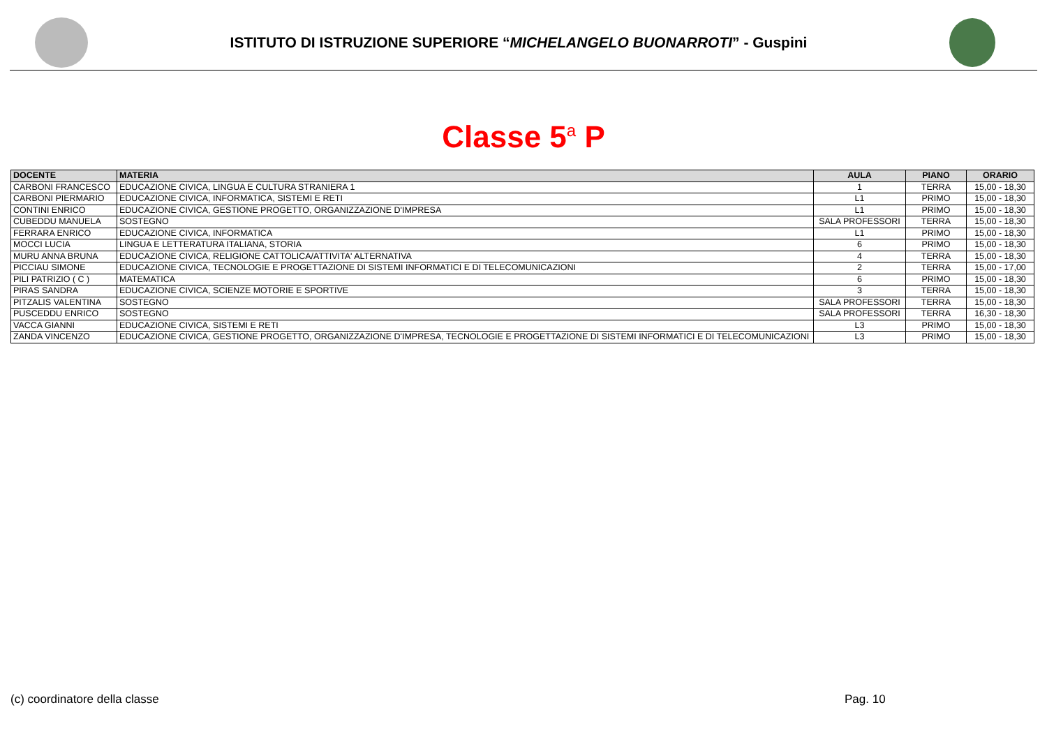ISTITUTO DI ISTRUZIONE SUPERIORE “MICHELANGELO BUONARROTI” - Guspini
Classe 5<sup>a</sup> P
| DOCENTE | MATERIA | AULA | PIANO | ORARIO |
| --- | --- | --- | --- | --- |
| CARBONI FRANCESCO | EDUCAZIONE CIVICA, LINGUA E CULTURA STRANIERA 1 | 1 | TERRA | 15,00 - 18,30 |
| CARBONI PIERMARIO | EDUCAZIONE CIVICA, INFORMATICA, SISTEMI E RETI | L1 | PRIMO | 15,00 - 18,30 |
| CONTINI ENRICO | EDUCAZIONE CIVICA, GESTIONE PROGETTO, ORGANIZZAZIONE D'IMPRESA | L1 | PRIMO | 15,00 - 18,30 |
| CUBEDDU MANUELA | SOSTEGNO | SALA PROFESSORI | TERRA | 15,00 - 18,30 |
| FERRARA ENRICO | EDUCAZIONE CIVICA, INFORMATICA | L1 | PRIMO | 15,00 - 18,30 |
| MOCCI LUCIA | LINGUA E LETTERATURA ITALIANA, STORIA | 6 | PRIMO | 15,00 - 18,30 |
| MURU ANNA BRUNA | EDUCAZIONE CIVICA, RELIGIONE CATTOLICA/ATTIVITA' ALTERNATIVA | 4 | TERRA | 15,00 - 18,30 |
| PICCIAU SIMONE | EDUCAZIONE CIVICA, TECNOLOGIE E PROGETTAZIONE DI SISTEMI INFORMATICI E DI TELECOMUNICAZIONI | 2 | TERRA | 15,00 - 17,00 |
| PILI PATRIZIO ( C ) | MATEMATICA | 6 | PRIMO | 15,00 - 18,30 |
| PIRAS SANDRA | EDUCAZIONE CIVICA, SCIENZE MOTORIE E SPORTIVE | 3 | TERRA | 15,00 - 18,30 |
| PITZALIS VALENTINA | SOSTEGNO | SALA PROFESSORI | TERRA | 15,00 - 18,30 |
| PUSCEDDU ENRICO | SOSTEGNO | SALA PROFESSORI | TERRA | 16,30 - 18,30 |
| VACCA GIANNI | EDUCAZIONE CIVICA, SISTEMI E RETI | L3 | PRIMO | 15,00 - 18,30 |
| ZANDA VINCENZO | EDUCAZIONE CIVICA, GESTIONE PROGETTO, ORGANIZZAZIONE D'IMPRESA, TECNOLOGIE E PROGETTAZIONE DI SISTEMI INFORMATICI E DI TELECOMUNICAZIONI | L3 | PRIMO | 15,00 - 18,30 |
(c) coordinatore della classe Pag. 10